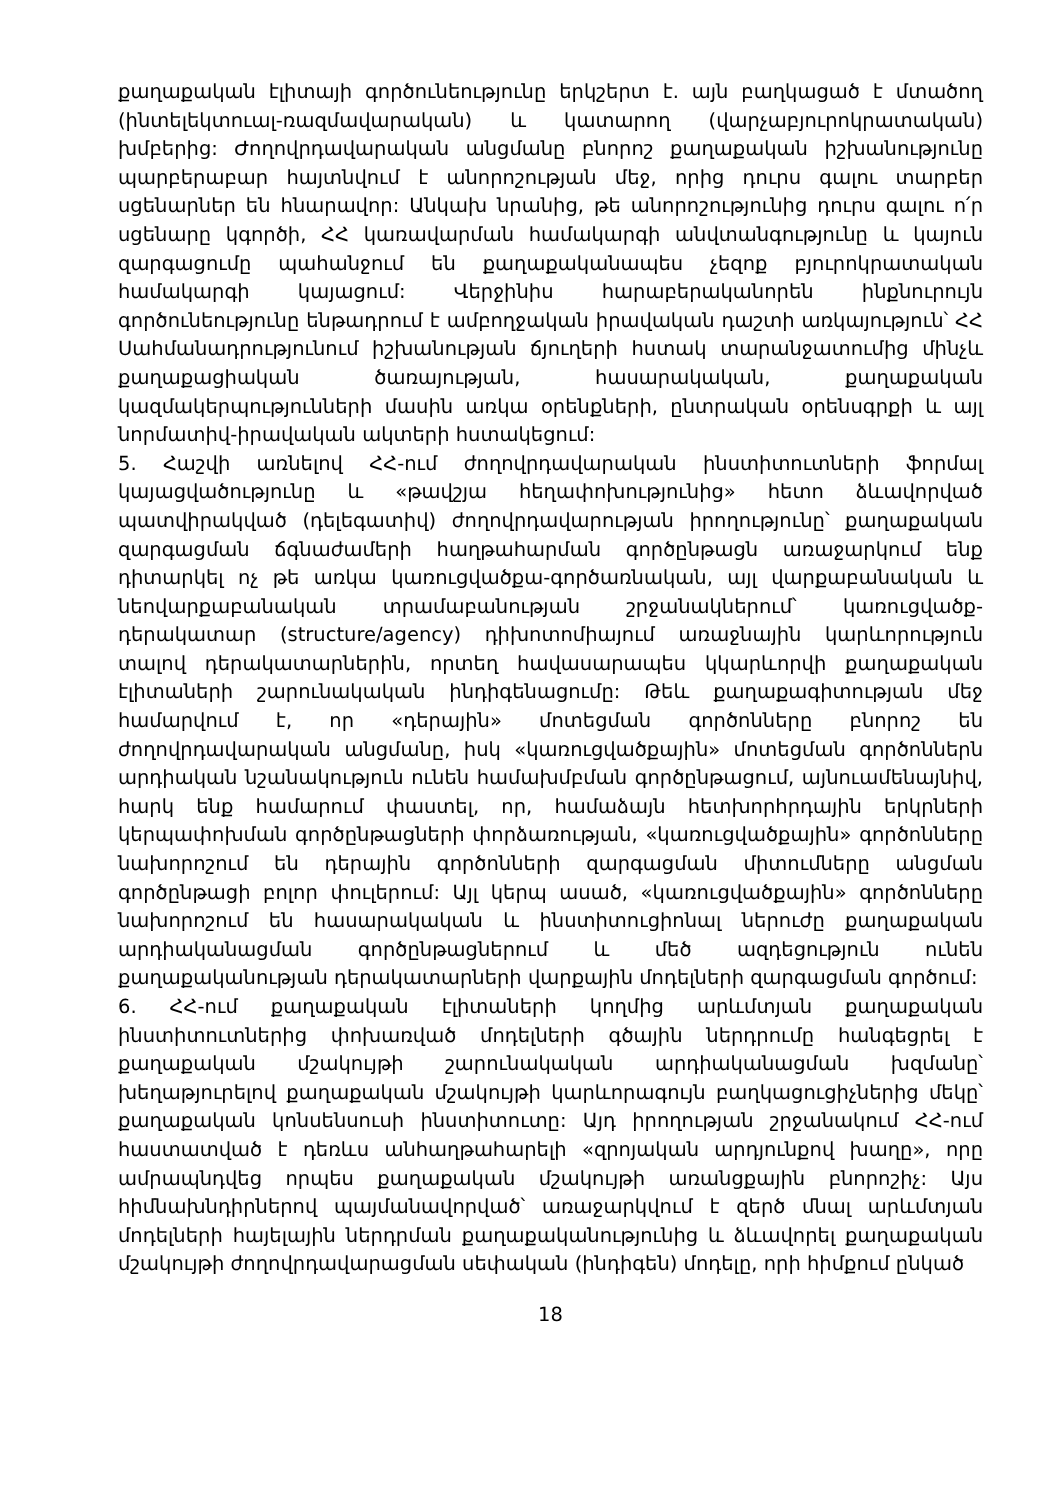քաղաքական էլիտայի գործունեությունը երկշերտ է. այն բաղկացած է մտածող (ինտելեկտուալ-ռազմավարական) և կատարող (վարչաբյուրոկրատական) խմբերից: Ժողովրդավարական անցմանը բնորոշ քաղաքական իշխանությունը պարբերաբար հայտնվում է անորոշության մեջ, որից դուրս գալու տարբեր սցենարներ են հնարավոր: Անկախ նրանից, թե անորոշությունից դուրս գալու ո՛ր սցենարը կգործի, ՀՀ կառավարման համակարգի անվտանգությունը և կայուն զարգացումը պահանջում են քաղաքականապես չեզոք բյուրոկրատական համակարգի կայացում: Վերջինիս հարաբերականորեն ինքնուրույն գործունեությունը ենթադրում է ամբողջական իրավական դաշտի առկայություն՝ ՀՀ Սահմանադրությունում իշխանության ճյուղերի հստակ տարանջատումից մինչև քաղաքացիական ծառայության, հասարակական, քաղաքական կազմակերպությունների մասին առկա օրենքների, ընտրական օրենսգրքի և այլ նորմատիվ-իրավական ակտերի հստակեցում:
5. Հաշվի առնելով ՀՀ-ում ժողովրդավարական ինստիտուտների ֆորմալ կայացվածությունը և «թավշյա հեղափոխությունից» հետո ձևավորված պատվիրակված (դելեգատիվ) ժողովրդավարության իրողությունը՝ քաղաքական զարգացման ճգնաժամերի հաղթահարման գործընթացն առաջարկում ենք դիտարկել ոչ թե առկա կառուցվածքա-գործառնական, այլ վարքաբանական և նեովարքաբանական տրամաբանության շրջանակներում՝ կառուցվածք-դերակատար (structure/agency) դիխոտոմիայում առաջնային կարևորություն տալով դերակատարներին, որտեղ հավասարապես կկարևորվի քաղաքական էլիտաների շարունակական ինդիգենացումը: Թեև քաղաքագիտության մեջ համարվում է, որ «դերային» մոտեցման գործոնները բնորոշ են ժողովրդավարական անցմանը, իսկ «կառուցվածքային» մոտեցման գործոններն արդիական նշանակություն ունեն համախմբման գործընթացում, այնուամենայնիվ, հարկ ենք համարում փաստել, որ, համաձայն հետխորհրդային երկրների կերպափոխման գործընթացների փորձառության, «կառուցվածքային» գործոնները նախորոշում են դերային գործոնների զարգացման միտումները անցման գործընթացի բոլոր փուլերում: Այլ կերպ ասած, «կառուցվածքային» գործոնները նախորոշում են հասարակական և ինստիտուցիոնալ ներուժը քաղաքական արդիականացման գործընթացներում և մեծ ազդեցություն ունեն քաղաքականության դերակատարների վարքային մոդելների զարգացման գործում:
6. ՀՀ-ում քաղաքական էլիտաների կողմից արևմտյան քաղաքական ինստիտուտներից փոխառված մոդելների գծային ներդրումը հանգեցրել է քաղաքական մշակույթի շարունակական արդիականացման խզմանը՝ խեղաթյուրելով քաղաքական մշակույթի կարևորագույն բաղկացուցիչներից մեկը՝ քաղաքական կոնսենսուսի ինստիտուտը: Այդ իրողության շրջանակում ՀՀ-ում հաստատված է դեռևս անհաղթահարելի «զրոյական արդյունքով խաղը», որը ամրապնդվեց որպես քաղաքական մշակույթի առանցքային բնորոշիչ: Այս հիմնախնդիրներով պայմանավորված՝ առաջարկվում է զերծ մնալ արևմտյան մոդելների հայելային ներդրման քաղաքականությունից և ձևավորել քաղաքական մշակույթի ժողովրդավարացման սեփական (ինդիգեն) մոդելը, որի հիմքում ընկած
18